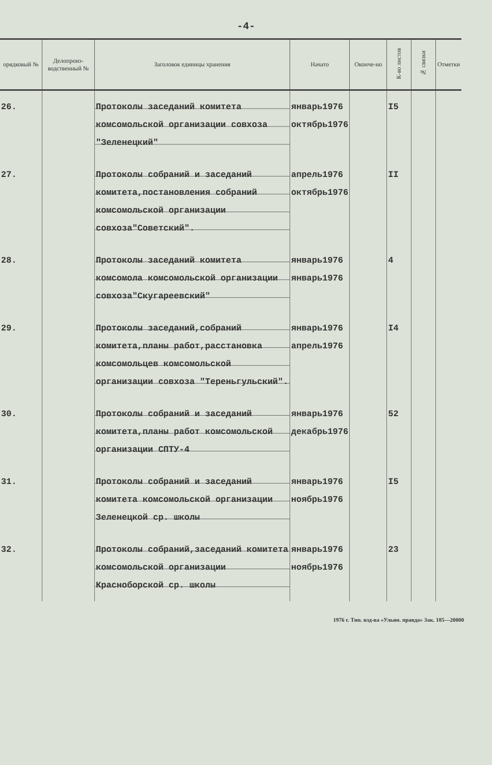-4-
| орядковый № | Делопроиз-водственный № | Заголовок единицы хранения | Начато | Оконче-но | К-во листов | № связки | Отметки |
| --- | --- | --- | --- | --- | --- | --- | --- |
| 26. | | Протоколы заседаний комитета комсомольской организации совхоза "Зеленецкий" | январь1976 октябрь1976 | | I5 | | |
| 27. | | Протоколы собраний и заседаний комитета,постановления собраний комсомольской организации совхоза"Советский". | апрель1976 октябрь1976 | | II | | |
| 28. | | Протоколы заседаний комитета комсомола комсомольской организации совхоза"Скугареевский" | январь1976 январь1976 | | 4 | | |
| 29. | | Протоколы заседаний,собраний комитета,планы работ,расстановка комсомольцев комсомольской организации совхоза "Тереньгульский". | январь1976 апрель1976 | | I4 | | |
| 30. | | Протоколы собраний и заседаний комитета,планы работ комсомольской организации СПТУ-4 | январь1976 декабрь1976 | | 52 | | |
| 31. | | Протоколы собраний и заседаний комитета комсомольской организации Зеленецкой ср. школы | январь1976 ноябрь1976 | | I5 | | |
| 32. | | Протоколы собраний,заседаний комитета комсомольской организации Краснoборской ср. школы | январь1976 ноябрь1976 | | 23 | | |
1976 г. Тип. изд-ва «Ульян. правда» Зак. 185—20000